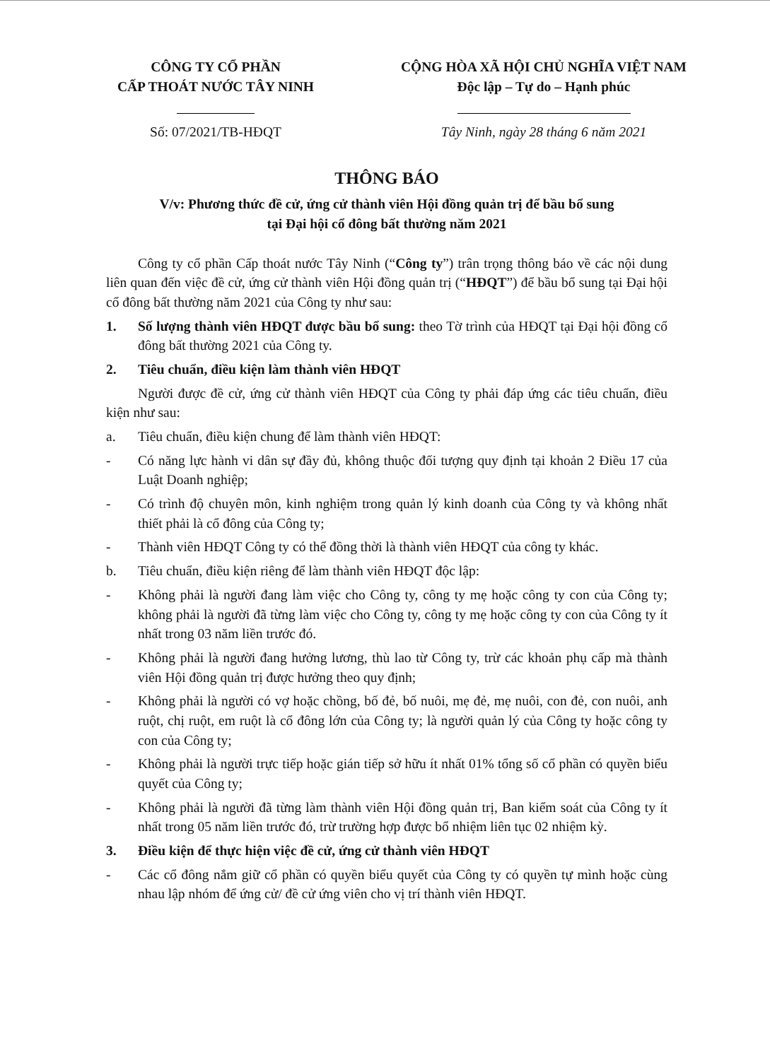CÔNG TY CỔ PHẦN
CẤP THOÁT NƯỚC TÂY NINH
Số: 07/2021/TB-HĐQT
CỘNG HÒA XÃ HỘI CHỦ NGHĨA VIỆT NAM
Độc lập – Tự do – Hạnh phúc
Tây Ninh, ngày 28 tháng 6 năm 2021
THÔNG BÁO
V/v: Phương thức đề cử, ứng cử thành viên Hội đồng quản trị để bầu bổ sung
tại Đại hội cổ đông bất thường năm 2021
Công ty cổ phần Cấp thoát nước Tây Ninh (“Công ty”) trân trọng thông báo về các nội dung liên quan đến việc đề cử, ứng cử thành viên Hội đồng quản trị (“HĐQT”) để bầu bổ sung tại Đại hội cổ đông bất thường năm 2021 của Công ty như sau:
1. Số lượng thành viên HĐQT được bầu bổ sung: theo Tờ trình của HĐQT tại Đại hội đồng cổ đông bất thường 2021 của Công ty.
2. Tiêu chuẩn, điều kiện làm thành viên HĐQT
Người được đề cử, ứng cử thành viên HĐQT của Công ty phải đáp ứng các tiêu chuẩn, điều kiện như sau:
a. Tiêu chuẩn, điều kiện chung để làm thành viên HĐQT:
- Có năng lực hành vi dân sự đầy đủ, không thuộc đối tượng quy định tại khoản 2 Điều 17 của Luật Doanh nghiệp;
- Có trình độ chuyên môn, kinh nghiệm trong quản lý kinh doanh của Công ty và không nhất thiết phải là cổ đông của Công ty;
- Thành viên HĐQT Công ty có thể đồng thời là thành viên HĐQT của công ty khác.
b. Tiêu chuẩn, điều kiện riêng để làm thành viên HĐQT độc lập:
- Không phải là người đang làm việc cho Công ty, công ty mẹ hoặc công ty con của Công ty; không phải là người đã từng làm việc cho Công ty, công ty mẹ hoặc công ty con của Công ty ít nhất trong 03 năm liền trước đó.
- Không phải là người đang hưởng lương, thù lao từ Công ty, trừ các khoản phụ cấp mà thành viên Hội đồng quản trị được hưởng theo quy định;
- Không phải là người có vợ hoặc chồng, bố đẻ, bố nuôi, mẹ đẻ, mẹ nuôi, con đẻ, con nuôi, anh ruột, chị ruột, em ruột là cổ đông lớn của Công ty; là người quản lý của Công ty hoặc công ty con của Công ty;
- Không phải là người trực tiếp hoặc gián tiếp sở hữu ít nhất 01% tổng số cổ phần có quyền biểu quyết của Công ty;
- Không phải là người đã từng làm thành viên Hội đồng quản trị, Ban kiểm soát của Công ty ít nhất trong 05 năm liền trước đó, trừ trường hợp được bổ nhiệm liên tục 02 nhiệm kỳ.
3. Điều kiện để thực hiện việc đề cử, ứng cử thành viên HĐQT
- Các cổ đông nắm giữ cổ phần có quyền biểu quyết của Công ty có quyền tự mình hoặc cùng nhau lập nhóm để ứng cử/ đề cử ứng viên cho vị trí thành viên HĐQT.